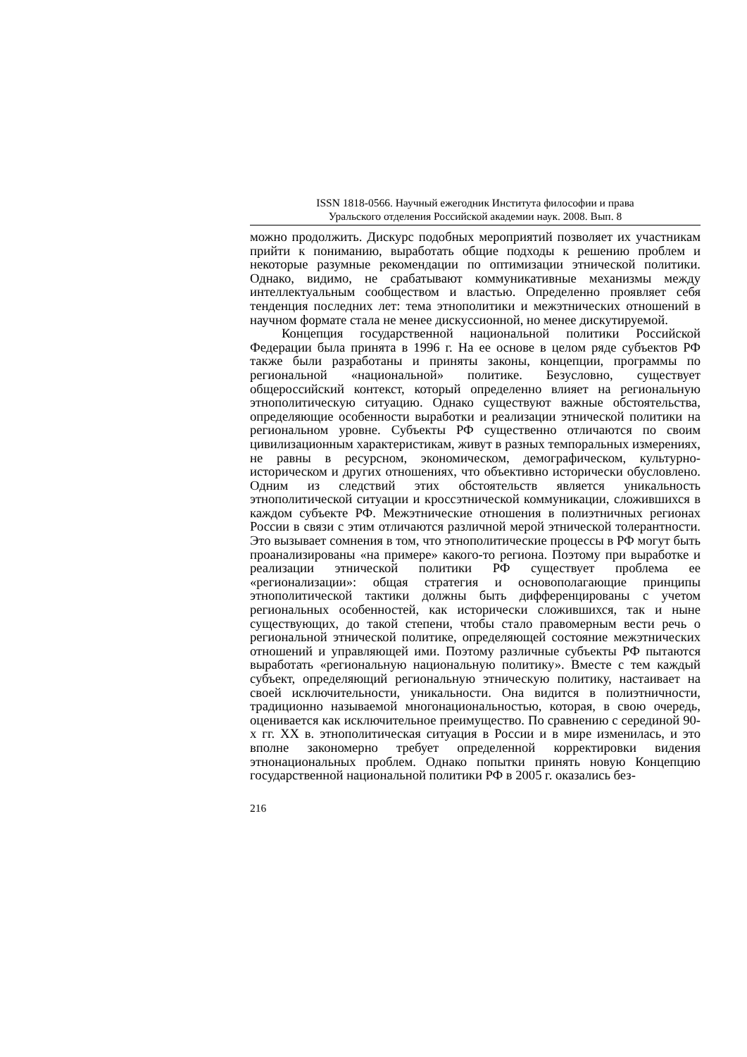ISSN 1818-0566. Научный ежегодник Института философии и права
Уральского отделения Российской академии наук. 2008. Вып. 8
можно продолжить. Дискурс подобных мероприятий позволяет их участникам прийти к пониманию, выработать общие подходы к решению проблем и некоторые разумные рекомендации по оптимизации этнической политики. Однако, видимо, не срабатывают коммуникативные механизмы между интеллектуальным сообществом и властью. Определенно проявляет себя тенденция последних лет: тема этнополитики и межэтнических отношений в научном формате стала не менее дискуссионной, но менее дискутируемой.
Концепция государственной национальной политики Российской Федерации была принята в 1996 г. На ее основе в целом ряде субъектов РФ также были разработаны и приняты законы, концепции, программы по региональной «национальной» политике. Безусловно, существует общероссийский контекст, который определенно влияет на региональную этнополитическую ситуацию. Однако существуют важные обстоятельства, определяющие особенности выработки и реализации этнической политики на региональном уровне. Субъекты РФ существенно отличаются по своим цивилизационным характеристикам, живут в разных темпоральных измерениях, не равны в ресурсном, экономическом, демографическом, культурно-историческом и других отношениях, что объективно исторически обусловлено. Одним из следствий этих обстоятельств является уникальность этнополитической ситуации и кроссэтнической коммуникации, сложившихся в каждом субъекте РФ. Межэтнические отношения в полиэтничных регионах России в связи с этим отличаются различной мерой этнической толерантности. Это вызывает сомнения в том, что этнополитические процессы в РФ могут быть проанализированы «на примере» какого-то региона. Поэтому при выработке и реализации этнической политики РФ существует проблема ее «регионализации»: общая стратегия и основополагающие принципы этнополитической тактики должны быть дифференцированы с учетом региональных особенностей, как исторически сложившихся, так и ныне существующих, до такой степени, чтобы стало правомерным вести речь о региональной этнической политике, определяющей состояние межэтнических отношений и управляющей ими. Поэтому различные субъекты РФ пытаются выработать «региональную национальную политику». Вместе с тем каждый субъект, определяющий региональную этническую политику, настаивает на своей исключительности, уникальности. Она видится в полиэтничности, традиционно называемой многонациональностью, которая, в свою очередь, оценивается как исключительное преимущество. По сравнению с серединой 90-х гг. XX в. этнополитическая ситуация в России и в мире изменилась, и это вполне закономерно требует определенной корректировки видения этнонациональных проблем. Однако попытки принять новую Концепцию государственной национальной политики РФ в 2005 г. оказались без-
216